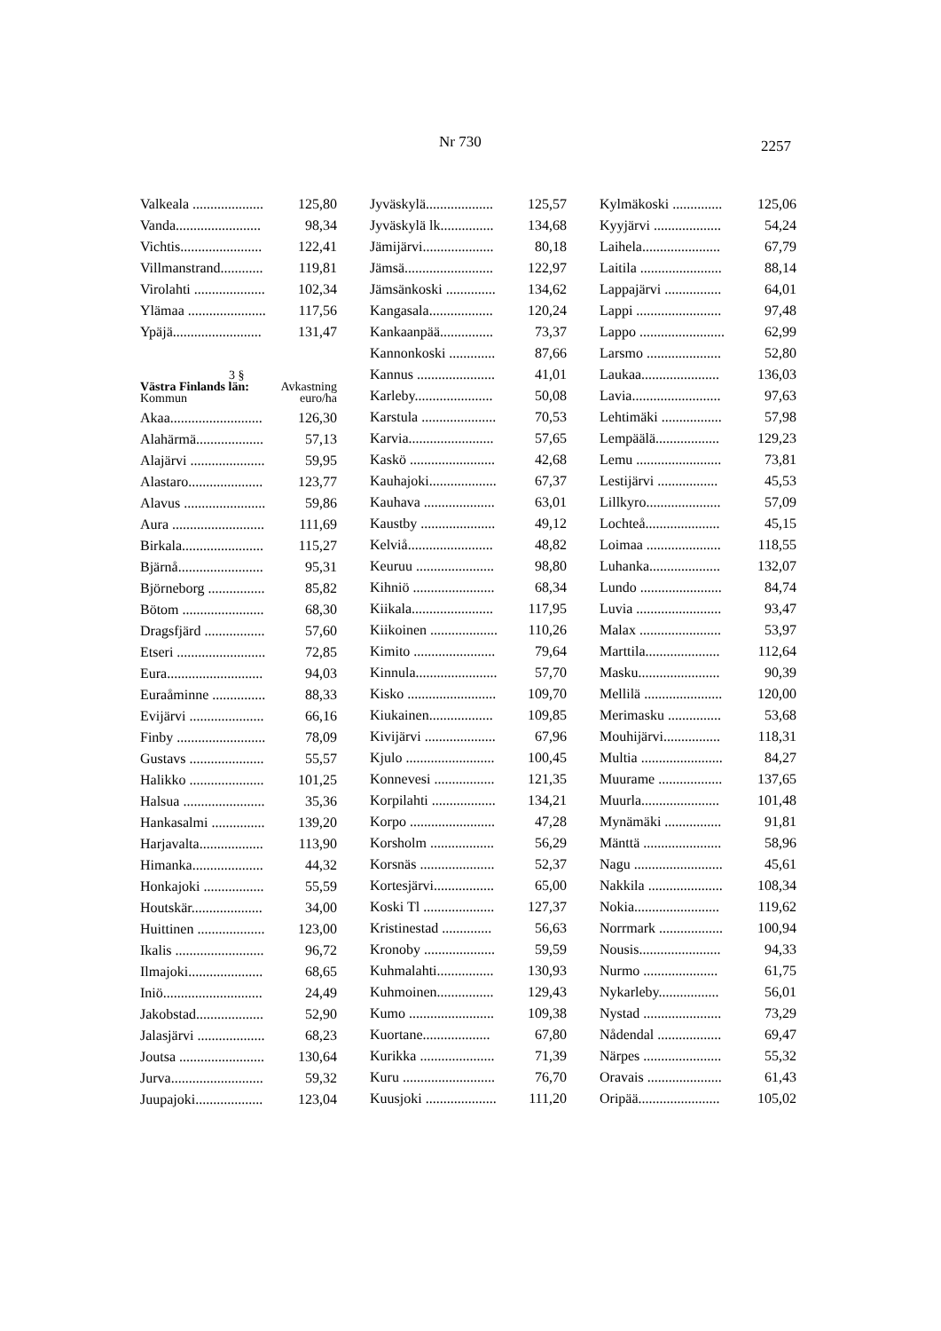Nr 730 2257
| Valkeala .................... | 125,80 |
| Vanda........................ | 98,34 |
| Vichtis....................... | 122,41 |
| Villmanstrand............ | 119,81 |
| Virolahti .................... | 102,34 |
| Ylämaa ...................... | 117,56 |
| Ypäjä......................... | 131,47 |
3 §
Västra Finlands län: Avkastning
Kommun euro/ha
| Akaa.......................... | 126,30 |
| Alahärmä................... | 57,13 |
| Alajärvi ..................... | 59,95 |
| Alastaro..................... | 123,77 |
| Alavus ....................... | 59,86 |
| Aura .......................... | 111,69 |
| Birkala....................... | 115,27 |
| Bjärnå........................ | 95,31 |
| Björneborg ................ | 85,82 |
| Bötom ....................... | 68,30 |
| Dragsfjärd ................. | 57,60 |
| Etseri ......................... | 72,85 |
| Eura........................... | 94,03 |
| Euraåminne ............... | 88,33 |
| Evijärvi ..................... | 66,16 |
| Finby ......................... | 78,09 |
| Gustavs ..................... | 55,57 |
| Halikko ..................... | 101,25 |
| Halsua ....................... | 35,36 |
| Hankasalmi ............... | 139,20 |
| Harjavalta.................. | 113,90 |
| Himanka.................... | 44,32 |
| Honkajoki ................. | 55,59 |
| Houtskär.................... | 34,00 |
| Huittinen ................... | 123,00 |
| Ikalis ......................... | 96,72 |
| Ilmajoki..................... | 68,65 |
| Iniö............................ | 24,49 |
| Jakobstad................... | 52,90 |
| Jalasjärvi ................... | 68,23 |
| Joutsa ........................ | 130,64 |
| Jurva.......................... | 59,32 |
| Juupajoki................... | 123,04 |
| Jyväskylä................... | 125,57 |
| Jyväskylä lk............... | 134,68 |
| Jämijärvi.................... | 80,18 |
| Jämsä......................... | 122,97 |
| Jämsänkoski .............. | 134,62 |
| Kangasala.................. | 120,24 |
| Kankaanpää............... | 73,37 |
| Kannonkoski ............. | 87,66 |
| Kannus ...................... | 41,01 |
| Karleby...................... | 50,08 |
| Karstula ..................... | 70,53 |
| Karvia........................ | 57,65 |
| Kaskö ........................ | 42,68 |
| Kauhajoki................... | 67,37 |
| Kauhava .................... | 63,01 |
| Kaustby ..................... | 49,12 |
| Kelviå........................ | 48,82 |
| Keuruu ...................... | 98,80 |
| Kihniö ....................... | 68,34 |
| Kiikala....................... | 117,95 |
| Kiikoinen ................... | 110,26 |
| Kimito ....................... | 79,64 |
| Kinnula....................... | 57,70 |
| Kisko ......................... | 109,70 |
| Kiukainen.................. | 109,85 |
| Kivijärvi .................... | 67,96 |
| Kjulo ......................... | 100,45 |
| Konnevesi ................. | 121,35 |
| Korpilahti .................. | 134,21 |
| Korpo ........................ | 47,28 |
| Korsholm .................. | 56,29 |
| Korsnäs ..................... | 52,37 |
| Kortesjärvi................. | 65,00 |
| Koski Tl .................... | 127,37 |
| Kristinestad .............. | 56,63 |
| Kronoby .................... | 59,59 |
| Kuhmalahti................ | 130,93 |
| Kuhmoinen................ | 129,43 |
| Kumo ........................ | 109,38 |
| Kuortane................... | 67,80 |
| Kurikka ..................... | 71,39 |
| Kuru .......................... | 76,70 |
| Kuusjoki .................... | 111,20 |
| Kylmäkoski .............. | 125,06 |
| Kyyjärvi ................... | 54,24 |
| Laihela...................... | 67,79 |
| Laitila ....................... | 88,14 |
| Lappajärvi ................ | 64,01 |
| Lappi ........................ | 97,48 |
| Lappo ........................ | 62,99 |
| Larsmo ..................... | 52,80 |
| Laukaa...................... | 136,03 |
| Lavia......................... | 97,63 |
| Lehtimäki ................. | 57,98 |
| Lempäälä.................. | 129,23 |
| Lemu ........................ | 73,81 |
| Lestijärvi ................. | 45,53 |
| Lillkyro..................... | 57,09 |
| Lochteå..................... | 45,15 |
| Loimaa ..................... | 118,55 |
| Luhanka.................... | 132,07 |
| Lundo ....................... | 84,74 |
| Luvia ........................ | 93,47 |
| Malax ....................... | 53,97 |
| Marttila..................... | 112,64 |
| Masku....................... | 90,39 |
| Mellilä ...................... | 120,00 |
| Merimasku ............... | 53,68 |
| Mouhijärvi................ | 118,31 |
| Multia ....................... | 84,27 |
| Muurame .................. | 137,65 |
| Muurla...................... | 101,48 |
| Mynämäki ................ | 91,81 |
| Mänttä ...................... | 58,96 |
| Nagu ......................... | 45,61 |
| Nakkila ..................... | 108,34 |
| Nokia........................ | 119,62 |
| Norrmark .................. | 100,94 |
| Nousis....................... | 94,33 |
| Nurmo ..................... | 61,75 |
| Nykarleby................. | 56,01 |
| Nystad ...................... | 73,29 |
| Nådendal .................. | 69,47 |
| Närpes ...................... | 55,32 |
| Oravais ..................... | 61,43 |
| Oripää....................... | 105,02 |